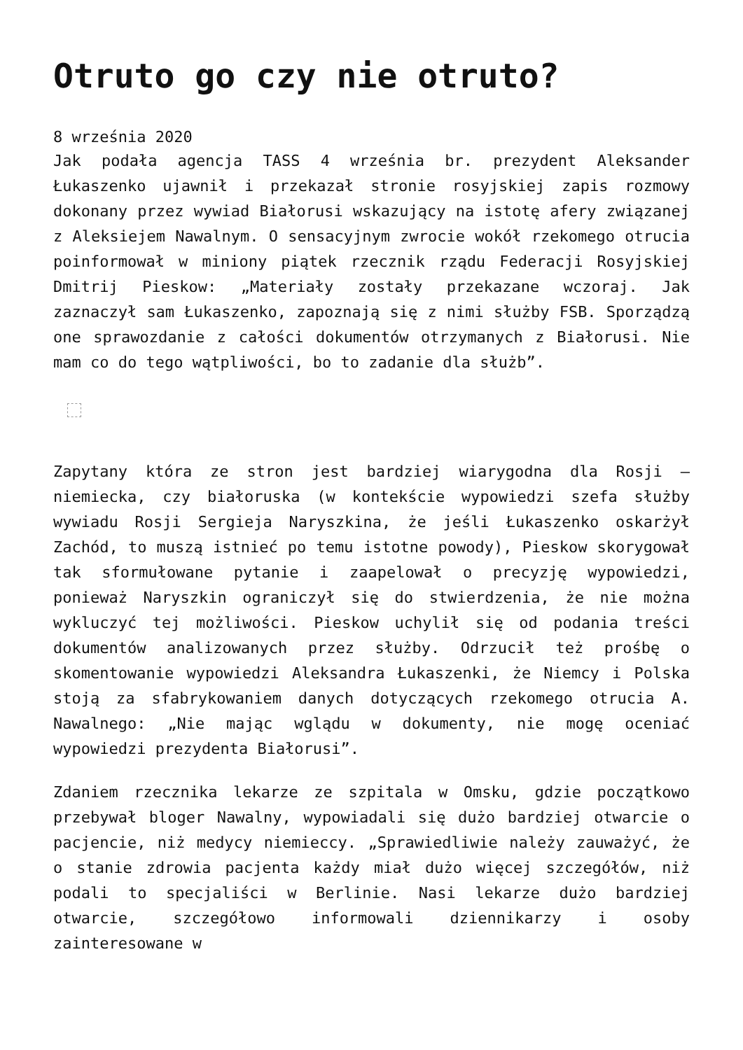Otruto go czy nie otruto?
8 września 2020
Jak podała agencja TASS 4 września br. prezydent Aleksander Łukaszenko ujawnił i przekazał stronie rosyjskiej zapis rozmowy dokonany przez wywiad Białorusi wskazujący na istotę afery związanej z Aleksiejem Nawalnym. O sensacyjnym zwrocie wokół rzekomego otrucia poinformował w miniony piątek rzecznik rządu Federacji Rosyjskiej Dmitrij Pieskow: „Materiały zostały przekazane wczoraj. Jak zaznaczył sam Łukaszenko, zapoznają się z nimi służby FSB. Sporządzą one sprawozdanie z całości dokumentów otrzymanych z Białorusi. Nie mam co do tego wątpliwości, bo to zadanie dla służb”.
Zapytany która ze stron jest bardziej wiarygodna dla Rosji – niemiecka, czy białoruska (w kontekście wypowiedzi szefa służby wywiadu Rosji Sergieja Naryszkina, że jeśli Łukaszenko oskarżył Zachód, to muszą istnieć po temu istotne powody), Pieskow skorygował tak sformułowane pytanie i zaapelował o precyzję wypowiedzi, ponieważ Naryszkin ograniczył się do stwierdzenia, że nie można wykluczyć tej możliwości. Pieskow uchylił się od podania treści dokumentów analizowanych przez służby. Odrzucił też prośbę o skomentowanie wypowiedzi Aleksandra Łukaszenki, że Niemcy i Polska stoją za sfabrykowaniem danych dotyczących rzekomego otrucia A. Nawalnego: „Nie mając wglądu w dokumenty, nie mogę oceniać wypowiedzi prezydenta Białorusi”.
Zdaniem rzecznika lekarze ze szpitala w Omsku, gdzie początkowo przebywał bloger Nawalny, wypowiadali się dużo bardziej otwarcie o pacjencie, niż medycy niemieccy. „Sprawiedliwie należy zauważyć, że o stanie zdrowia pacjenta każdy miał dużo więcej szczegółów, niż podali to specjaliści w Berlinie. Nasi lekarze dużo bardziej otwarcie, szczegółowo informowali dziennikarzy i osoby zainteresowane w